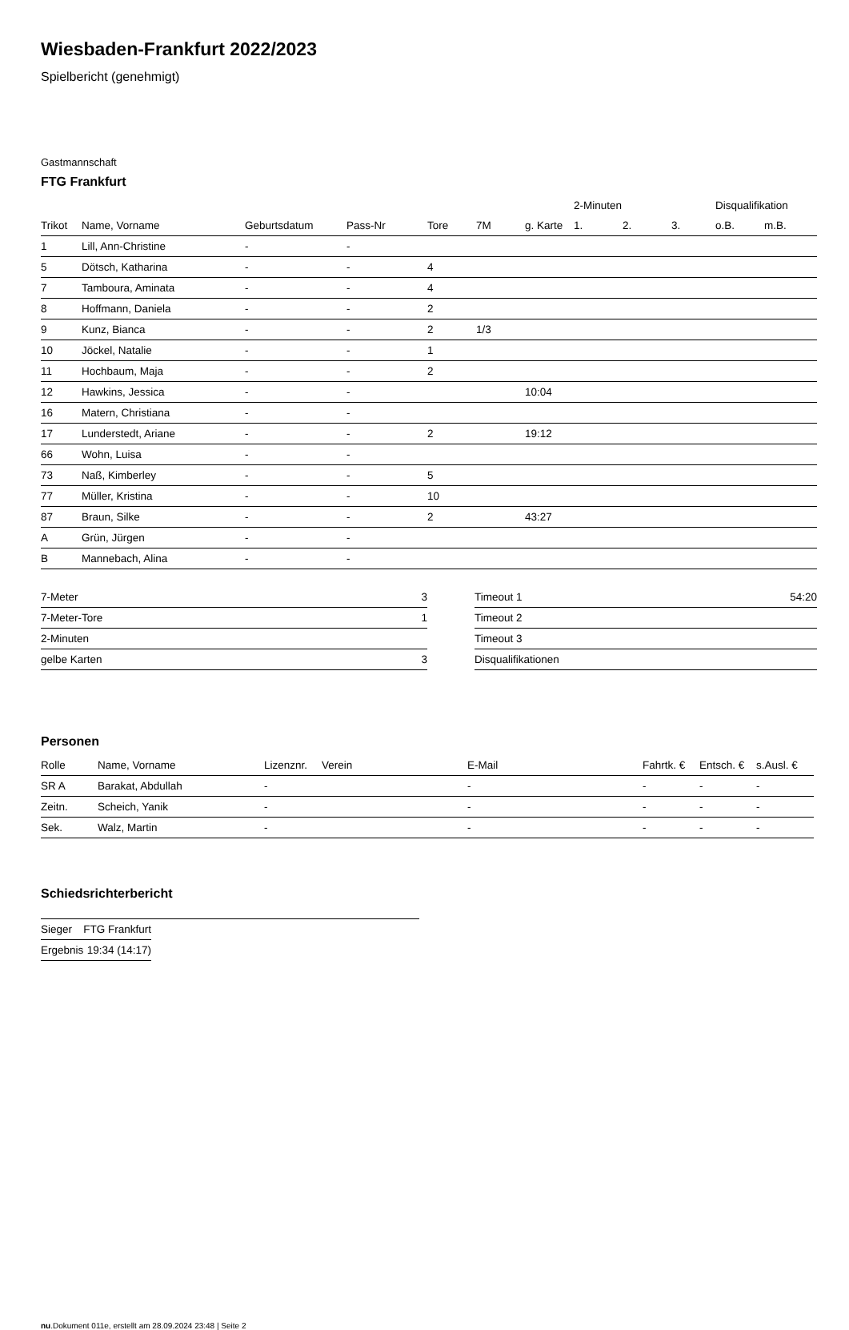Wiesbaden-Frankfurt 2022/2023
Spielbericht (genehmigt)
Gastmannschaft
FTG Frankfurt
| | | | | | | | 2-Minuten | | | Disqualifikation | |
| --- | --- | --- | --- | --- | --- | --- | --- | --- | --- | --- | --- |
| Trikot | Name, Vorname | Geburtsdatum | Pass-Nr | Tore | 7M | g. Karte | 1. | 2. | 3. | o.B. | m.B. |
| 1 | Lill, Ann-Christine | - | - | | | | | | | | |
| 5 | Dötsch, Katharina | - | - | 4 | | | | | | | |
| 7 | Tamboura, Aminata | - | - | 4 | | | | | | | |
| 8 | Hoffmann, Daniela | - | - | 2 | | | | | | | |
| 9 | Kunz, Bianca | - | - | 2 | 1/3 | | | | | | |
| 10 | Jöckel, Natalie | - | - | 1 | | | | | | | |
| 11 | Hochbaum, Maja | - | - | 2 | | | | | | | |
| 12 | Hawkins, Jessica | - | - | | | 10:04 | | | | | |
| 16 | Matern, Christiana | - | - | | | | | | | | |
| 17 | Lunderstedt, Ariane | - | - | 2 | | 19:12 | | | | | |
| 66 | Wohn, Luisa | - | - | | | | | | | | |
| 73 | Naß, Kimberley | - | - | 5 | | | | | | | |
| 77 | Müller, Kristina | - | - | 10 | | | | | | | |
| 87 | Braun, Silke | - | - | 2 | | 43:27 | | | | | |
| A | Grün, Jürgen | - | - | | | | | | | | |
| B | Mannebach, Alina | - | - | | | | | | | | |
| 7-Meter | 3 |
| 7-Meter-Tore | 1 |
| 2-Minuten | |
| gelbe Karten | 3 |
| Timeout 1 | 54:20 |
| Timeout 2 | |
| Timeout 3 | |
| Disqualifikationen | |
Personen
| Rolle | Name, Vorname | Lizenznr. | Verein | E-Mail | Fahrtk. € | Entsch. € | s.Ausl. € |
| --- | --- | --- | --- | --- | --- | --- | --- |
| SR A | Barakat, Abdullah | - | | - | - | - | - |
| Zeitn. | Scheich, Yanik | - | | - | - | - | - |
| Sek. | Walz, Martin | - | | - | - | - | - |
Schiedsrichterbericht
| Sieger | FTG Frankfurt |
| Ergebnis | 19:34 (14:17) |
nu.Dokument 011e, erstellt am 28.09.2024 23:48 | Seite 2